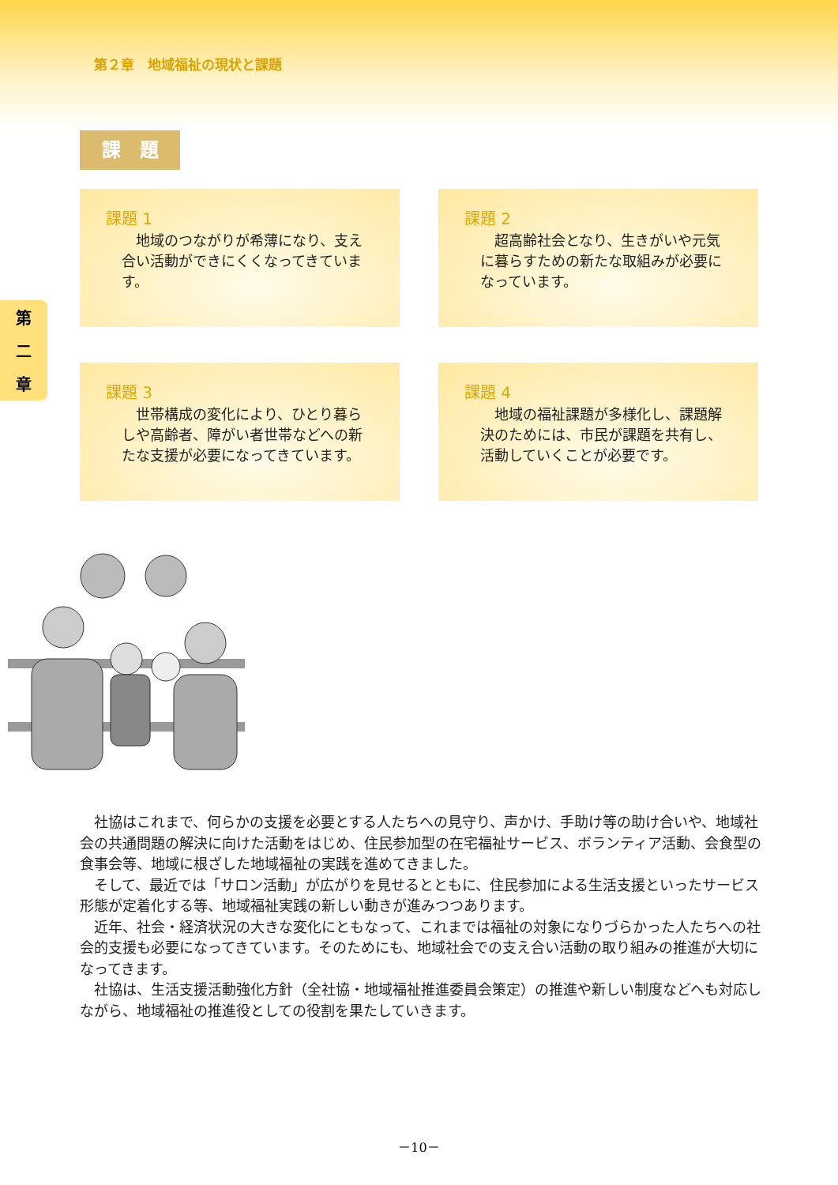第２章　地域福祉の現状と課題
第
二
章
課　題
課題 1
地域のつながりが希薄になり、支え合い活動ができにくくなってきています。
課題 2
超高齢社会となり、生きがいや元気に暮らすための新たな取組みが必要になっています。
課題 3
世帯構成の変化により、ひとり暮らしや高齢者、障がい者世帯などへの新たな支援が必要になってきています。
課題 4
地域の福祉課題が多様化し、課題解決のためには、市民が課題を共有し、活動していくことが必要です。
社協はこれまで、何らかの支援を必要とする人たちへの見守り、声かけ、手助け等の助け合いや、地域社会の共通問題の解決に向けた活動をはじめ、住民参加型の在宅福祉サービス、ボランティア活動、会食型の食事会等、地域に根ざした地域福祉の実践を進めてきました。
そして、最近では「サロン活動」が広がりを見せるとともに、住民参加による生活支援といったサービス形態が定着化する等、地域福祉実践の新しい動きが進みつつあります。
近年、社会・経済状況の大きな変化にともなって、これまでは福祉の対象になりづらかった人たちへの社会的支援も必要になってきています。そのためにも、地域社会での支え合い活動の取り組みの推進が大切になってきます。
社協は、生活支援活動強化方針（全社協・地域福祉推進委員会策定）の推進や新しい制度などへも対応しながら、地域福祉の推進役としての役割を果たしていきます。
－10－